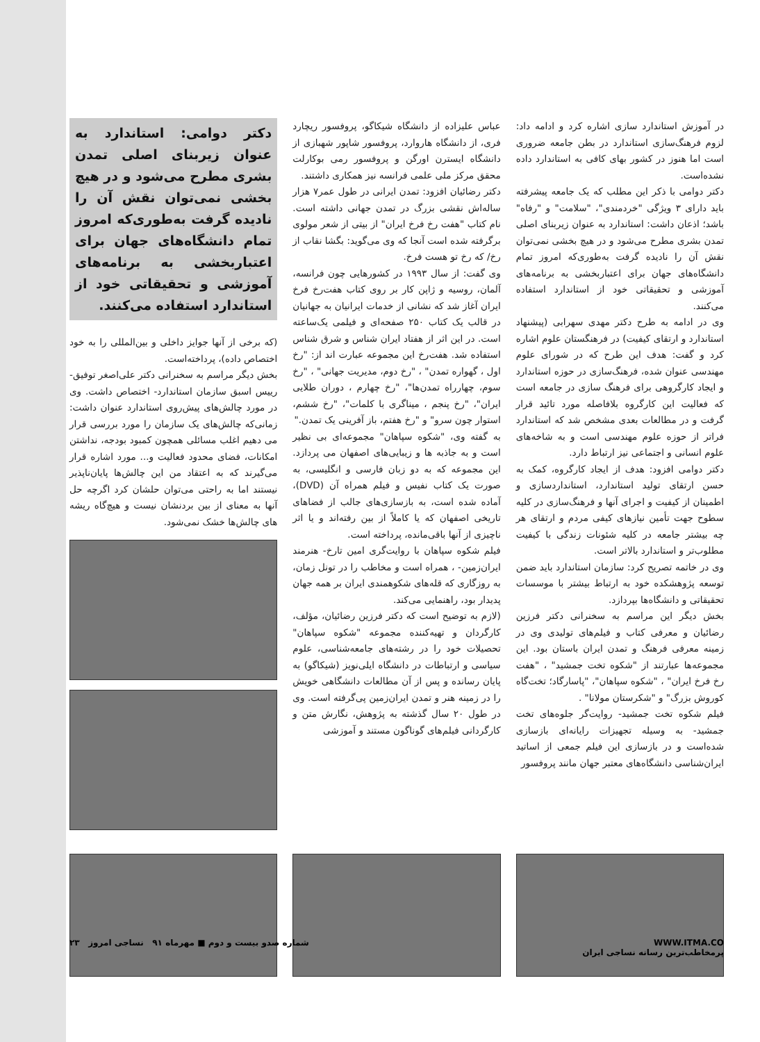در آموزش استاندارد سازی اشاره کرد و ادامه داد: لزوم فرهنگ‌سازی استاندارد در بطن جامعه ضروری است اما هنوز در کشور بهای کافی به استاندارد داده نشده‌است.
دکتر دوامی با ذکر این مطلب که یک جامعه پیشرفته باید دارای ۳ ویژگی "خردمندی"، "سلامت" و "رفاه" باشد؛ اذعان داشت: استاندارد به عنوان زیربنای اصلی تمدن بشری مطرح می‌شود و در هیچ بخشی نمی‌توان نقش آن را نادیده گرفت به‌طوری‌که امروز تمام دانشگاه‌های جهان برای اعتباربخشی به برنامه‌های آموزشی و تحقیقاتی خود از استاندارد استفاده می‌کنند.
وی در ادامه به طرح دکتر مهدی سهرابی (پیشنهاد استاندارد و ارتقای کیفیت) در فرهنگستان علوم اشاره کرد و گفت: هدف این طرح که در شورای علوم مهندسی عنوان شده، فرهنگ‌سازی در حوزه استاندارد و ایجاد کارگروهی برای فرهنگ سازی در جامعه است که فعالیت این کارگروه بلافاصله مورد تائید قرار گرفت و در مطالعات بعدی مشخص شد که استاندارد فراتر از حوزه علوم مهندسی است و به شاخه‌های علوم انسانی و اجتماعی نیز ارتباط دارد.
دکتر دوامی افزود: هدف از ایجاد کارگروه، کمک به حسن ارتقای تولید استاندارد، استانداردسازی و اطمینان از کیفیت و اجرای آنها و فرهنگ‌سازی در کلیه سطوح جهت تأمین نیازهای کیفی مردم و ارتقای هر چه بیشتر جامعه در کلیه شئونات زندگی با کیفیت مطلوب‌تر و استاندارد بالاتر است.
وی در خاتمه تصریح کرد: سازمان استاندارد باید ضمن توسعه پژوهشکده خود به ارتباط بیشتر با موسسات تحقیقاتی و دانشگاه‌ها بپردازد.
بخش دیگر این مراسم به سخنرانی دکتر فرزین رضائیان و معرفی کتاب و فیلم‌های تولیدی وی در زمینه معرفی فرهنگ و تمدن ایران باستان بود. این مجموعه‌ها عبارتند از "شکوه تخت جمشید" ، "هفت رخ فرخ ایران" ، "شکوه سپاهان"، "پاسارگاد؛ تخت‌گاه کوروش بزرگ" و "شکرستان مولانا" .
فیلم شکوه تخت جمشید- روایت‌گر جلوه‌های تخت جمشید- به وسیله تجهیزات رایانه‌ای بازسازی شده‌است و در بازسازی این فیلم جمعی از اساتید ایران‌شناسی دانشگاه‌های معتبر جهان مانند پروفسور
عباس علیزاده از دانشگاه شیکاگو، پروفسور ریچارد فری، از دانشگاه هاروارد، پروفسور شاپور شهبازی از دانشگاه ایسترن اورگن و پروفسور رمی بوکارلت محقق مرکز ملی علمی فرانسه نیز همکاری داشتند.
دکتر رضائیان افزود: تمدن ایرانی در طول عمر۷ هزار ساله‌اش نقشی بزرگ در تمدن جهانی داشته است. نام کتاب "هفت رخ فرخ ایران" از بیتی از شعر مولوی برگرفته شده است آنجا که وی می‌گوید: بگشا نقاب از رخ/ که رخ تو هست فرخ.
وی گفت: از سال ۱۹۹۳ در کشورهایی چون فرانسه، آلمان، روسیه و ژاپن کار بر روی کتاب هفت‌رخ فرخ ایران آغاز شد که نشانی از خدمات ایرانیان به جهانیان در قالب یک کتاب ۲۵۰ صفحه‌ای و فیلمی یک‌ساعته است. در این اثر از هفتاد ایران شناس و شرق شناس استفاده شد. هفت‌رخ این مجموعه عبارت اند از: "رخ اول ، گهواره تمدن" ، "رخ دوم، مدیریت جهانی" ، "رخ سوم، چهارراه تمدن‌ها"، "رخ چهارم ، دوران طلایی ایران"، "رخ پنجم ، میناگری با کلمات"، "رخ ششم، استوار چون سرو" و "رخ هفتم، باز آفرینی یک تمدن."
به گفته وی، "شکوه سپاهان" مجموعه‌ای بی نظیر است و به جاذبه ها و زیبایی‌های اصفهان می پردازد. این مجموعه که به دو زبان فارسی و انگلیسی، به صورت یک کتاب نفیس و فیلم همراه آن (DVD)، آماده شده است، به بازسازی‌های جالب از فضاهای تاریخی اصفهان که یا کاملاً از بین رفته‌اند و یا اثر ناچیزی از آنها باقی‌مانده، پرداخته است.
فیلم شکوه سپاهان با روایت‌گری امین تارخ- هنرمند ایران‌زمین- ، همراه است و مخاطب را در تونل زمان، به روزگاری که قله‌های شکوهمندی ایران بر همه جهان پدیدار بود، راهنمایی می‌کند.
(لازم به توضیح است که دکتر فرزین رضائیان، مؤلف، کارگردان و تهیه‌کننده مجموعه "شکوه سپاهان" تحصیلات خود را در رشته‌های جامعه‌شناسی، علوم سیاسی و ارتباطات در دانشگاه ایلی‌نویز (شیکاگو) به پایان رسانده و پس از آن مطالعات دانشگاهی خویش را در زمینه هنر و تمدن ایران‌زمین پی‌گرفته است. وی در طول ۲۰ سال گذشته به پژوهش، نگارش متن و کارگردانی فیلم‌های گوناگون مستند و آموزشی
دکتر دوامی: استاندارد به عنوان زیربنای اصلی تمدن بشری مطرح می‌شود و در هیچ بخشی نمی‌توان نقش آن را نادیده گرفت به‌طوری‌که امروز تمام دانشگاه‌های جهان برای اعتباربخشی به برنامه‌های آموزشی و تحقیقاتی خود از استاندارد استفاده می‌کنند.
(که برخی از آنها جوایز داخلی و بین‌المللی را به خود اختصاص داده)، پرداخته‌است.
بخش دیگر مراسم به سخنرانی دکتر علی‌اصغر توفیق- رییس اسبق سازمان استاندارد- اختصاص داشت. وی در مورد چالش‌های پیش‌روی استاندارد عنوان داشت: زمانی‌که چالش‌های یک سازمان را مورد بررسی قرار می دهیم اغلب مسائلی همچون کمبود بودجه، نداشتن امکانات، فضای محدود فعالیت و... مورد اشاره قرار می‌گیرند که به اعتقاد من این چالش‌ها پایان‌ناپذیر نیستند اما به راحتی می‌توان حلشان کرد اگرچه حل آنها به معنای از بین بردنشان نیست و هیچ‌گاه ریشه های چالش‌ها خشک نمی‌شود.
WWW.ITMA.CO
پرمخاطب‌ترین رسانه نساجی ایران
شماره صدو بیست و دوم ■ مهرماه ۹۱ نساجی امروز ۲۳